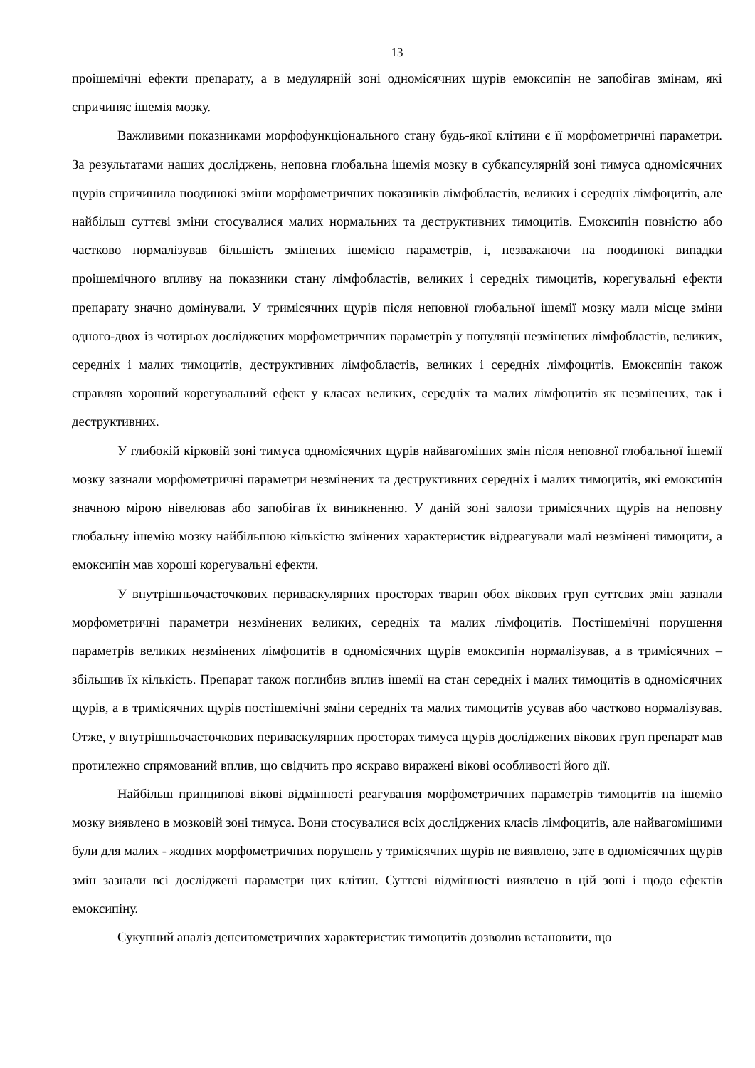13
проішемічні ефекти препарату, а в медулярній зоні одномісячних щурів емоксипін не запобігав змінам, які спричиняє ішемія мозку.
Важливими показниками морфофункціонального стану будь-якої клітини є її морфометричні параметри. За результатами наших досліджень, неповна глобальна ішемія мозку в субкапсулярній зоні тимуса одномісячних щурів спричинила поодинокі зміни морфометричних показників лімфобластів, великих і середніх лімфоцитів, але найбільш суттєві зміни стосувалися малих нормальних та деструктивних тимоцитів. Емоксипін повністю або частково нормалізував більшість змінених ішемією параметрів, і, незважаючи на поодинокі випадки проішемічного впливу на показники стану лімфобластів, великих і середніх тимоцитів, корегувальні ефекти препарату значно домінували. У тримісячних щурів після неповної глобальної ішемії мозку мали місце зміни одного-двох із чотирьох досліджених морфометричних параметрів у популяції незмінених лімфобластів, великих, середніх і малих тимоцитів, деструктивних лімфобластів, великих і середніх лімфоцитів. Емоксипін також справляв хороший корегувальний ефект у класах великих, середніх та малих лімфоцитів як незмінених, так і деструктивних.
У глибокій кірковій зоні тимуса одномісячних щурів найвагоміших змін після неповної глобальної ішемії мозку зазнали морфометричні параметри незмінених та деструктивних середніх і малих тимоцитів, які емоксипін значною мірою нівелював або запобігав їх виникненню. У даній зоні залози тримісячних щурів на неповну глобальну ішемію мозку найбільшою кількістю змінених характеристик відреагували малі незмінені тимоцити, а емоксипін мав хороші корегувальні ефекти.
У внутрішньочасточкових периваскулярних просторах тварин обох вікових груп суттєвих змін зазнали морфометричні параметри незмінених великих, середніх та малих лімфоцитів. Постішемічні порушення параметрів великих незмінених лімфоцитів в одномісячних щурів емоксипін нормалізував, а в тримісячних – збільшив їх кількість. Препарат також поглибив вплив ішемії на стан середніх і малих тимоцитів в одномісячних щурів, а в тримісячних щурів постішемічні зміни середніх та малих тимоцитів усував або частково нормалізував. Отже, у внутрішньочасточкових периваскулярних просторах тимуса щурів досліджених вікових груп препарат мав протилежно спрямований вплив, що свідчить про яскраво виражені вікові особливості його дії.
Найбільш принципові вікові відмінності реагування морфометричних параметрів тимоцитів на ішемію мозку виявлено в мозковій зоні тимуса. Вони стосувалися всіх досліджених класів лімфоцитів, але найвагомішими були для малих - жодних морфометричних порушень у тримісячних щурів не виявлено, зате в одномісячних щурів змін зазнали всі досліджені параметри цих клітин. Суттєві відмінності виявлено в цій зоні і щодо ефектів емоксипіну.
Сукупний аналіз денситометричних характеристик тимоцитів дозволив встановити, що